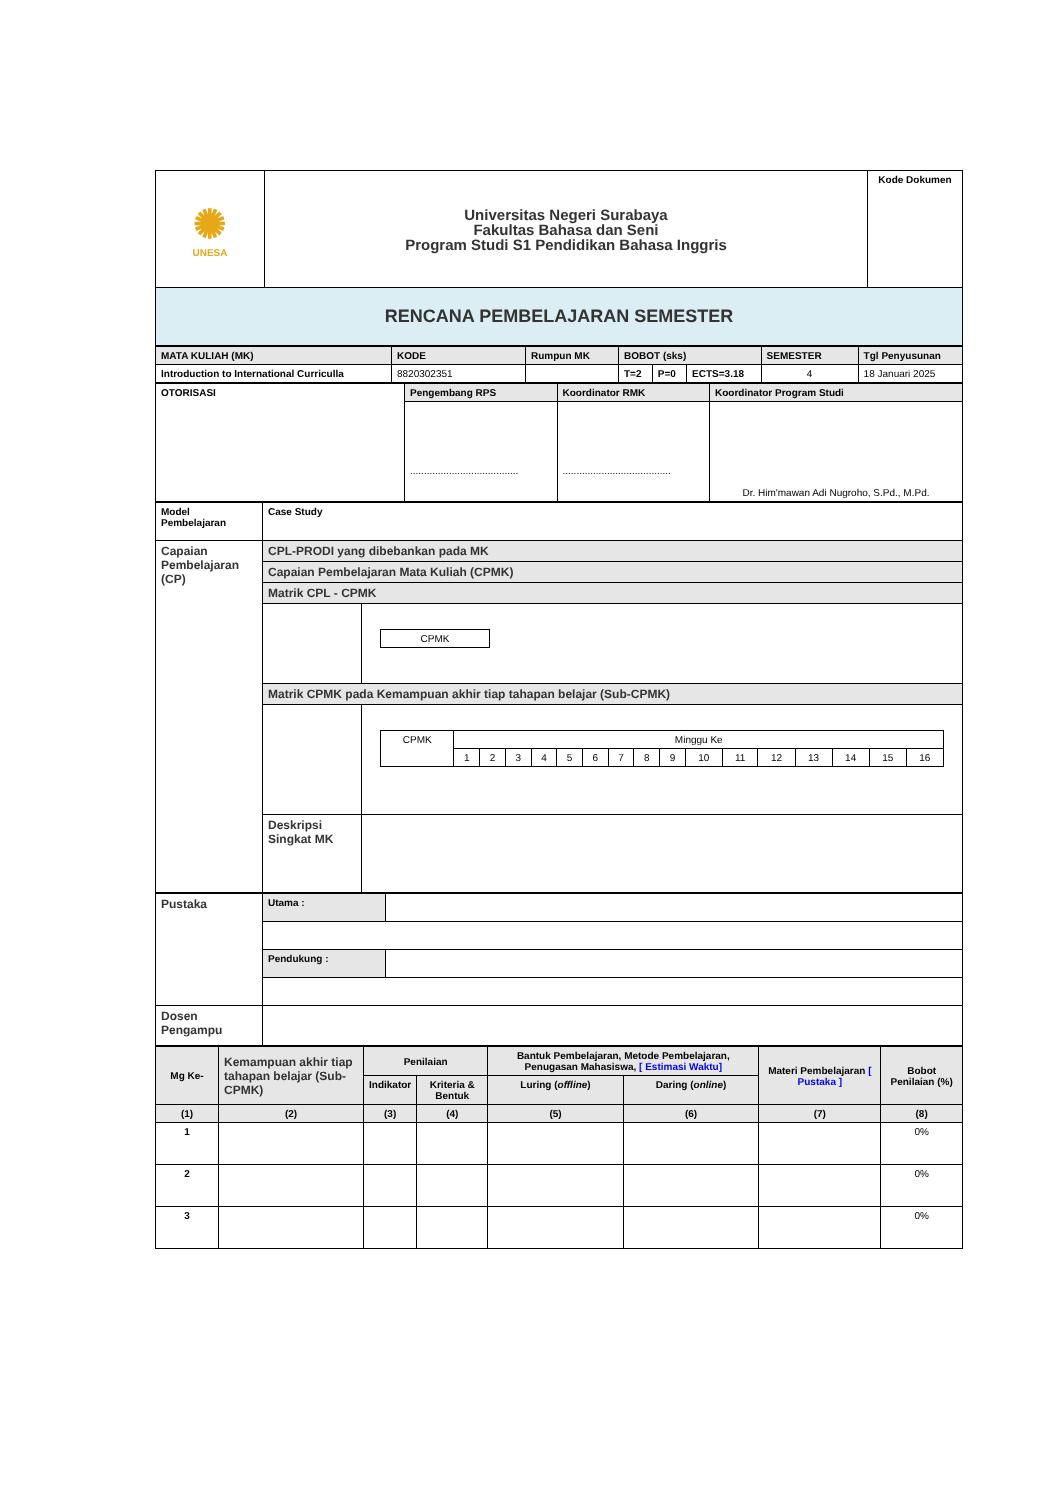| ✺ UNESA | Universitas Negeri Surabaya Fakultas Bahasa dan Seni Program Studi S1 Pendidikan Bahasa Inggris | Kode Dokumen |
| RENCANA PEMBELAJARAN SEMESTER | | |
| MATA KULIAH (MK) | KODE | Rumpun MK | BOBOT (sks) | | | SEMESTER | Tgl Penyusunan |
| Introduction to International Curriculla | 8820302351 | | T=2 | P=0 | ECTS=3.18 | 4 | 18 Januari 2025 |
| OTORISASI | Pengembang RPS | Koordinator RMK | Koordinator Program Studi |
| | ....................................... | ....................................... | Dr. Him'mawan Adi Nugroho, S.Pd., M.Pd. |
| Model Pembelajaran | Case Study | |
| Capaian Pembelajaran (CP) | CPL-PRODI yang dibebankan pada MK | |
| | Capaian Pembelajaran Mata Kuliah (CPMK) | |
| | Matrik CPL - CPMK | |
| | | / CPMK / |
| | Matrik CPMK pada Kemampuan akhir tiap tahapan belajar (Sub-CPMK) | |
| | | / CPMK / Minggu Ke / / / / / / / / / / / / / / / / / / 1 / 2 / 3 / 4 / 5 / 6 / 7 / 8 / 9 / 10 / 11 / 12 / 13 / 14 / 15 / 16 / |
| | Deskripsi Singkat MK | |
| Pustaka | Utama : | |
| | Pendukung : | |
| Dosen Pengampu | | |
| Mg Ke- | Kemampuan akhir tiap tahapan belajar (Sub-CPMK) | Penilaian | | Bantuk Pembelajaran, Metode Pembelajaran, Penugasan Mahasiswa, [ Estimasi Waktu] | | Materi Pembelajaran [ Pustaka ] | Bobot Penilaian (%) |
| | | Indikator | Kriteria & Bentuk | Luring ( offline ) | Daring ( online ) | | |
| (1) | (2) | (3) | (4) | (5) | (6) | (7) | (8) |
| 1 | | | | | | | 0% |
| 2 | | | | | | | 0% |
| 3 | | | | | | | 0% |